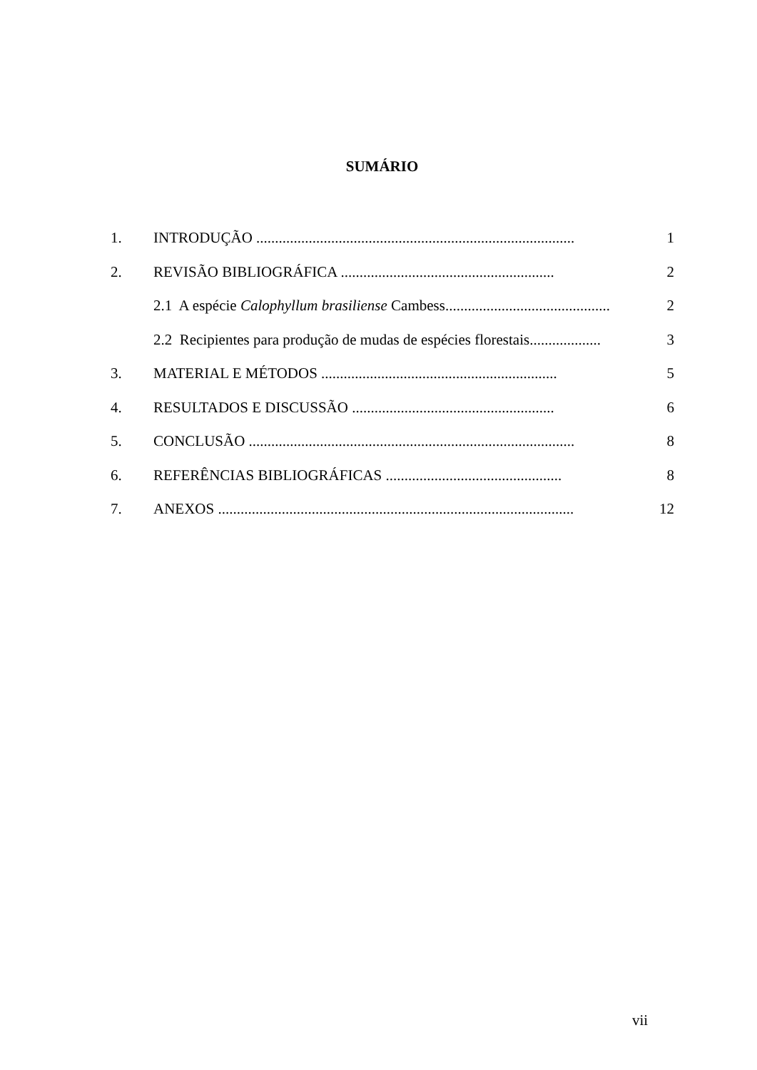SUMÁRIO
| 1. | INTRODUÇÃO ..................................................................................... | 1 |
| 2. | REVISÃO BIBLIOGRÁFICA ......................................................... | 2 |
| | 2.1 A espécie Calophyllum brasiliense Cambess............................................ | 2 |
| | 2.2 Recipientes para produção de mudas de espécies florestais................... | 3 |
| 3. | MATERIAL E MÉTODOS ............................................................... | 5 |
| 4. | RESULTADOS E DISCUSSÃO ...................................................... | 6 |
| 5. | CONCLUSÃO ....................................................................................... | 8 |
| 6. | REFERÊNCIAS BIBLIOGRÁFICAS ............................................... | 8 |
| 7. | ANEXOS ............................................................................................... | 12 |
vii